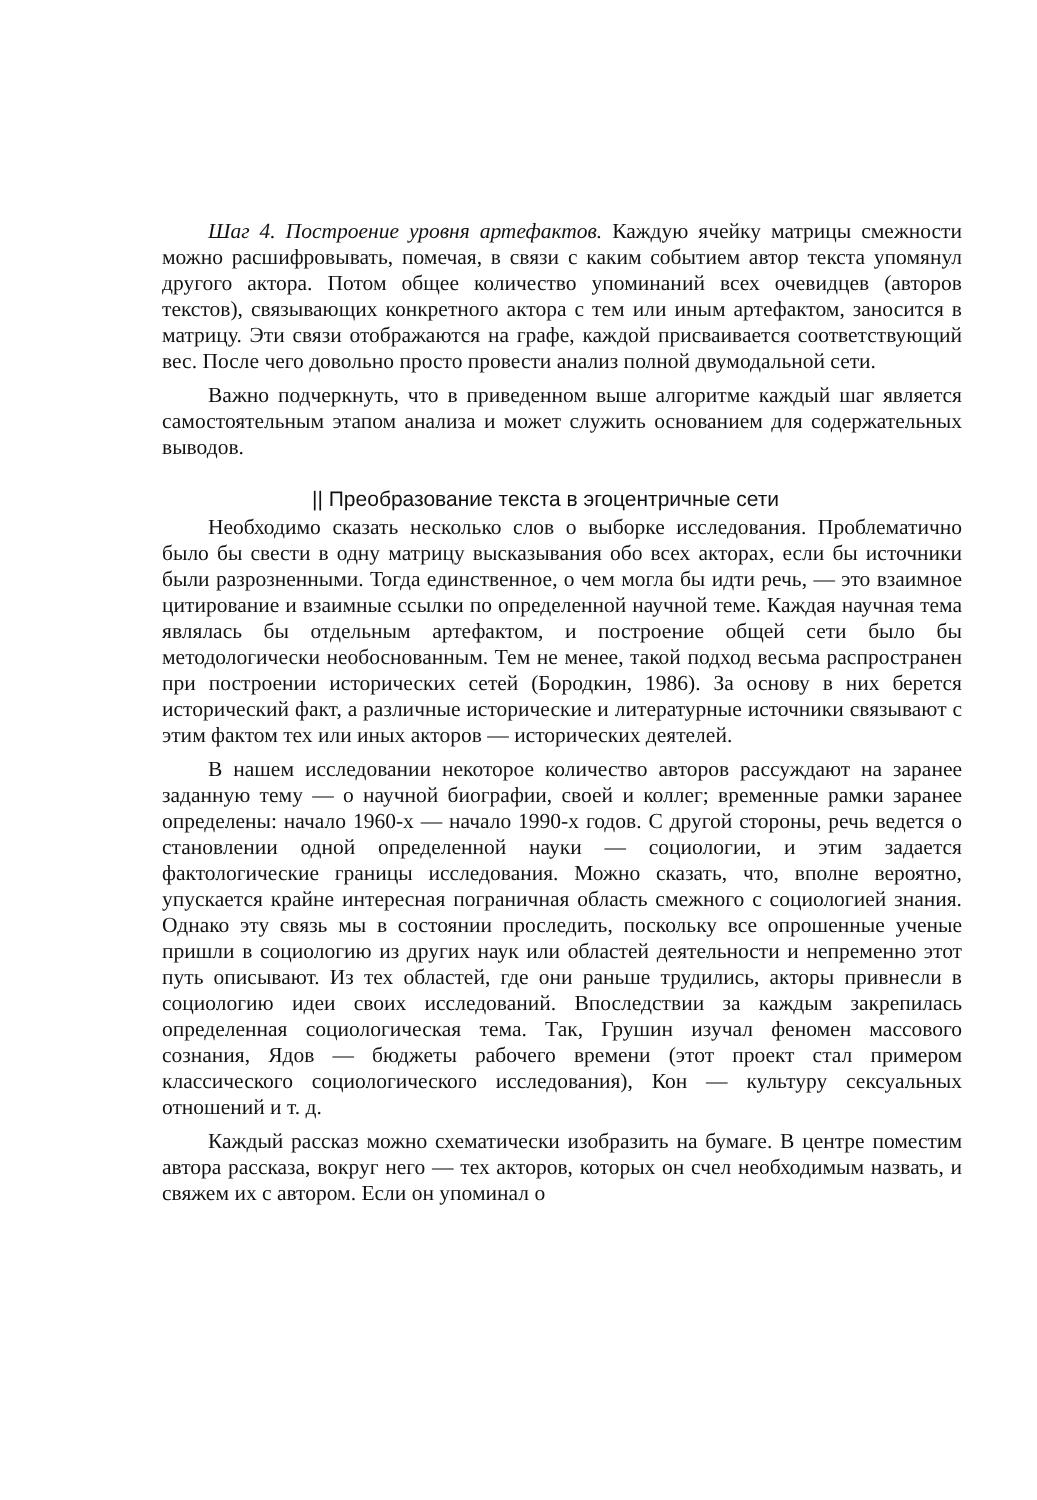Шаг 4. Построение уровня артефактов. Каждую ячейку матрицы смежности можно расшифровывать, помечая, в связи с каким событием автор текста упомянул другого актора. Потом общее количество упоминаний всех очевидцев (авторов текстов), связывающих конкретного актора с тем или иным артефактом, заносится в матрицу. Эти связи отображаются на графе, каждой присваивается соответствующий вес. После чего довольно просто провести анализ полной двумодальной сети.
Важно подчеркнуть, что в приведенном выше алгоритме каждый шаг является самостоятельным этапом анализа и может служить основанием для содержательных выводов.
|| Преобразование текста в эгоцентричные сети
Необходимо сказать несколько слов о выборке исследования. Проблематично было бы свести в одну матрицу высказывания обо всех акторах, если бы источники были разрозненными. Тогда единственное, о чем могла бы идти речь, — это взаимное цитирование и взаимные ссылки по определенной научной теме. Каждая научная тема являлась бы отдельным артефактом, и построение общей сети было бы методологически необоснованным. Тем не менее, такой подход весьма распространен при построении исторических сетей (Бородкин, 1986). За основу в них берется исторический факт, а различные исторические и литературные источники связывают с этим фактом тех или иных акторов — исторических деятелей.
В нашем исследовании некоторое количество авторов рассуждают на заранее заданную тему — о научной биографии, своей и коллег; временные рамки заранее определены: начало 1960-х — начало 1990-х годов. С другой стороны, речь ведется о становлении одной определенной науки — социологии, и этим задается фактологические границы исследования. Можно сказать, что, вполне вероятно, упускается крайне интересная пограничная область смежного с социологией знания. Однако эту связь мы в состоянии проследить, поскольку все опрошенные ученые пришли в социологию из других наук или областей деятельности и непременно этот путь описывают. Из тех областей, где они раньше трудились, акторы привнесли в социологию идеи своих исследований. Впоследствии за каждым закрепилась определенная социологическая тема. Так, Грушин изучал феномен массового сознания, Ядов — бюджеты рабочего времени (этот проект стал примером классического социологического исследования), Кон — культуру сексуальных отношений и т. д.
Каждый рассказ можно схематически изобразить на бумаге. В центре поместим автора рассказа, вокруг него — тех акторов, которых он счел необходимым назвать, и свяжем их с автором. Если он упоминал о